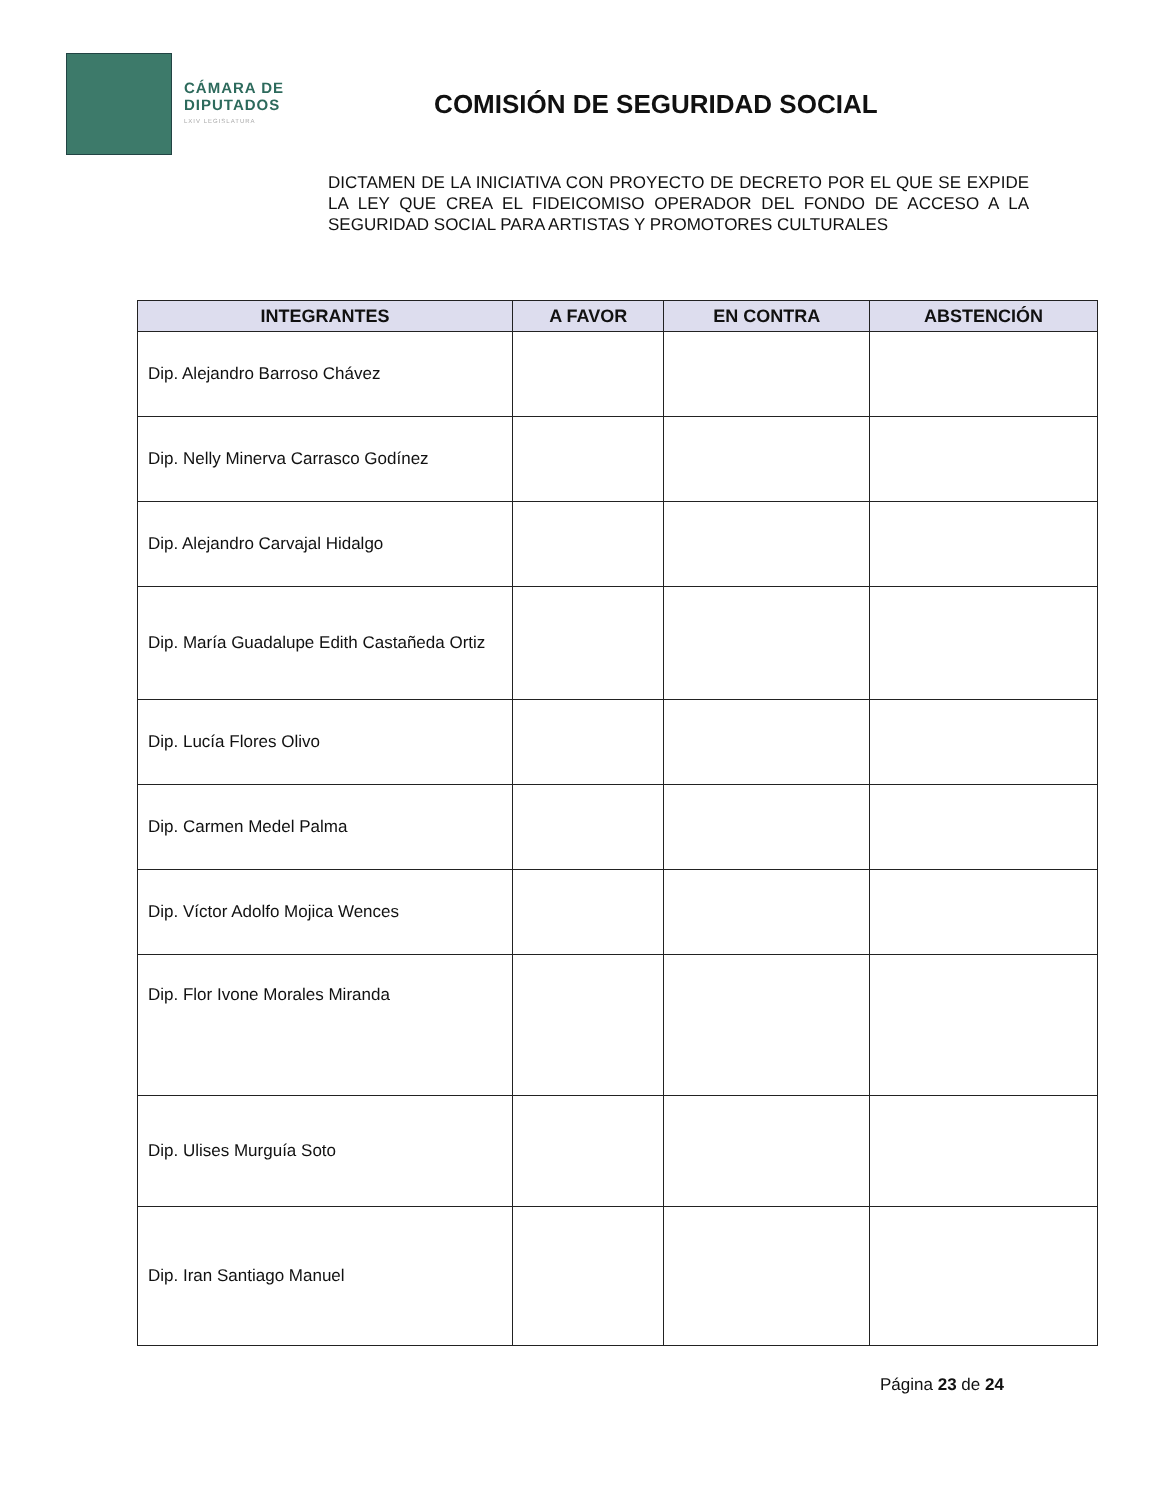CÁMARA DE
DIPUTADOS
LXIV LEGISLATURA
COMISIÓN DE SEGURIDAD SOCIAL
DICTAMEN DE LA INICIATIVA CON PROYECTO DE DECRETO POR EL QUE SE EXPIDE LA LEY QUE CREA EL FIDEICOMISO OPERADOR DEL FONDO DE ACCESO A LA SEGURIDAD SOCIAL PARA ARTISTAS Y PROMOTORES CULTURALES
| INTEGRANTES | A FAVOR | EN CONTRA | ABSTENCIÓN |
| --- | --- | --- | --- |
| Dip. Alejandro Barroso Chávez | | | |
| Dip. Nelly Minerva Carrasco Godínez | | | |
| Dip. Alejandro Carvajal Hidalgo | | | |
| Dip. María Guadalupe Edith Castañeda Ortiz | | | |
| Dip. Lucía Flores Olivo | | | |
| Dip. Carmen Medel Palma | | | |
| Dip. Víctor Adolfo Mojica Wences | | | |
| Dip. Flor Ivone Morales Miranda | | | |
| Dip. Ulises Murguía Soto | | | |
| Dip. Iran Santiago Manuel | | | |
Página 23 de 24